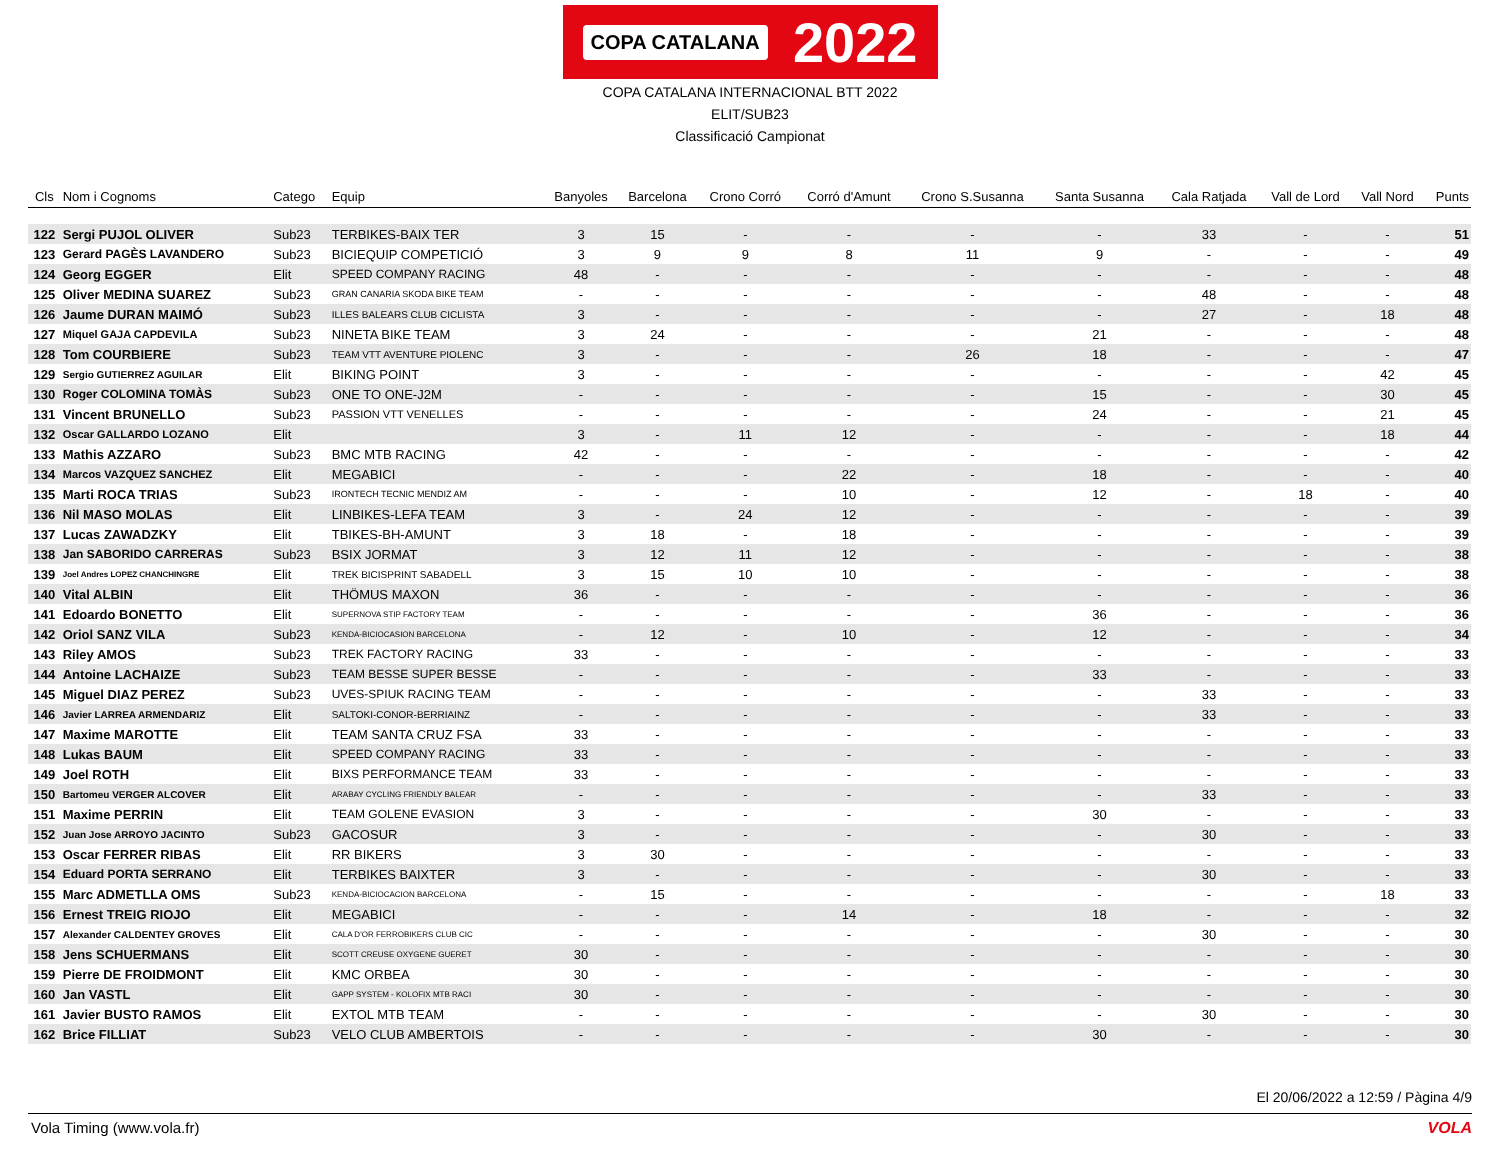COPA CATALANA 2022
COPA CATALANA INTERNACIONAL BTT 2022
ELIT/SUB23
Classificació Campionat
| Cls | Nom i Cognoms | Catego | Equip | Banyoles | Barcelona | Crono Corró | Corró d'Amunt | Crono S.Susanna | Santa Susanna | Cala Ratjada | Vall de Lord | Vall Nord | Punts |
| --- | --- | --- | --- | --- | --- | --- | --- | --- | --- | --- | --- | --- | --- |
| 122 | Sergi PUJOL OLIVER | Sub23 | TERBIKES-BAIX TER | 3 | 15 | - | - | - | - | 33 | - | - | 51 |
| 123 | Gerard PAGÈS LAVANDERO | Sub23 | BICIEQUIP COMPETICIÓ | 3 | 9 | 9 | 8 | 11 | 9 | - | - | - | 49 |
| 124 | Georg EGGER | Elit | SPEED COMPANY RACING | 48 | - | - | - | - | - | - | - | - | 48 |
| 125 | Oliver MEDINA SUAREZ | Sub23 | GRAN CANARIA SKODA BIKE TEAM | - | - | - | - | - | - | 48 | - | - | 48 |
| 126 | Jaume DURAN MAIMÓ | Sub23 | ILLES BALEARS CLUB CICLISTA | 3 | - | - | - | - | - | 27 | - | 18 | 48 |
| 127 | Miquel GAJA CAPDEVILA | Sub23 | NINETA BIKE TEAM | 3 | 24 | - | - | - | 21 | - | - | - | 48 |
| 128 | Tom COURBIERE | Sub23 | TEAM VTT AVENTURE PIOLENC | 3 | - | - | - | 26 | 18 | - | - | - | 47 |
| 129 | Sergio GUTIERREZ AGUILAR | Elit | BIKING POINT | 3 | - | - | - | - | - | - | - | 42 | 45 |
| 130 | Roger COLOMINA TOMÀS | Sub23 | ONE TO ONE-J2M | - | - | - | - | - | 15 | - | - | 30 | 45 |
| 131 | Vincent BRUNELLO | Sub23 | PASSION VTT VENELLES | - | - | - | - | - | 24 | - | - | 21 | 45 |
| 132 | Oscar GALLARDO LOZANO | Elit | | 3 | - | 11 | 12 | - | - | - | - | 18 | 44 |
| 133 | Mathis AZZARO | Sub23 | BMC MTB RACING | 42 | - | - | - | - | - | - | - | - | 42 |
| 134 | Marcos VAZQUEZ SANCHEZ | Elit | MEGABICI | - | - | - | 22 | - | 18 | - | - | - | 40 |
| 135 | Marti ROCA TRIAS | Sub23 | IRONTECH TECNIC MENDIZ AM | - | - | - | 10 | - | 12 | - | 18 | - | 40 |
| 136 | Nil MASO MOLAS | Elit | LINBIKES-LEFA TEAM | 3 | - | 24 | 12 | - | - | - | - | - | 39 |
| 137 | Lucas ZAWADZKY | Elit | TBIKES-BH-AMUNT | 3 | 18 | - | 18 | - | - | - | - | - | 39 |
| 138 | Jan SABORIDO CARRERAS | Sub23 | BSIX JORMAT | 3 | 12 | 11 | 12 | - | - | - | - | - | 38 |
| 139 | Joel Andres LOPEZ CHANCHINGRE | Elit | TREK BICISPRINT SABADELL | 3 | 15 | 10 | 10 | - | - | - | - | - | 38 |
| 140 | Vital ALBIN | Elit | THÖMUS MAXON | 36 | - | - | - | - | - | - | - | - | 36 |
| 141 | Edoardo BONETTO | Elit | SUPERNOVA STIP FACTORY TEAM | - | - | - | - | - | 36 | - | - | - | 36 |
| 142 | Oriol SANZ VILA | Sub23 | KENDA-BICIOCASION BARCELONA | - | 12 | - | 10 | - | 12 | - | - | - | 34 |
| 143 | Riley AMOS | Sub23 | TREK FACTORY RACING | 33 | - | - | - | - | - | - | - | - | 33 |
| 144 | Antoine LACHAIZE | Sub23 | TEAM BESSE SUPER BESSE | - | - | - | - | - | 33 | - | - | - | 33 |
| 145 | Miguel DIAZ PEREZ | Sub23 | UVES-SPIUK RACING TEAM | - | - | - | - | - | - | 33 | - | - | 33 |
| 146 | Javier LARREA ARMENDARIZ | Elit | SALTOKI-CONOR-BERRIAINZ | - | - | - | - | - | - | 33 | - | - | 33 |
| 147 | Maxime MAROTTE | Elit | TEAM SANTA CRUZ FSA | 33 | - | - | - | - | - | - | - | - | 33 |
| 148 | Lukas BAUM | Elit | SPEED COMPANY RACING | 33 | - | - | - | - | - | - | - | - | 33 |
| 149 | Joel ROTH | Elit | BIXS PERFORMANCE TEAM | 33 | - | - | - | - | - | - | - | - | 33 |
| 150 | Bartomeu VERGER ALCOVER | Elit | ARABAY CYCLING FRIENDLY BALEAR | - | - | - | - | - | - | 33 | - | - | 33 |
| 151 | Maxime PERRIN | Elit | TEAM GOLENE EVASION | 3 | - | - | - | - | 30 | - | - | - | 33 |
| 152 | Juan Jose ARROYO JACINTO | Sub23 | GACOSUR | 3 | - | - | - | - | - | 30 | - | - | 33 |
| 153 | Oscar FERRER RIBAS | Elit | RR BIKERS | 3 | 30 | - | - | - | - | - | - | - | 33 |
| 154 | Eduard PORTA SERRANO | Elit | TERBIKES BAIXTER | 3 | - | - | - | - | - | 30 | - | - | 33 |
| 155 | Marc ADMETLLA OMS | Sub23 | KENDA-BICIOCACION BARCELONA | - | 15 | - | - | - | - | - | - | 18 | 33 |
| 156 | Ernest TREIG RIOJO | Elit | MEGABICI | - | - | - | 14 | - | 18 | - | - | - | 32 |
| 157 | Alexander CALDENTEY GROVES | Elit | CALA D'OR FERROBIKERS CLUB CIC | - | - | - | - | - | - | 30 | - | - | 30 |
| 158 | Jens SCHUERMANS | Elit | SCOTT CREUSE OXYGENE GUERET | 30 | - | - | - | - | - | - | - | - | 30 |
| 159 | Pierre DE FROIDMONT | Elit | KMC ORBEA | 30 | - | - | - | - | - | - | - | - | 30 |
| 160 | Jan VASTL | Elit | GAPP SYSTEM - KOLOFIX MTB RACI | 30 | - | - | - | - | - | - | - | - | 30 |
| 161 | Javier BUSTO RAMOS | Elit | EXTOL MTB TEAM | - | - | - | - | - | - | 30 | - | - | 30 |
| 162 | Brice FILLIAT | Sub23 | VELO CLUB AMBERTOIS | - | - | - | - | - | 30 | - | - | - | 30 |
El 20/06/2022 a 12:59 / Pàgina 4/9
Vola Timing (www.vola.fr) VOLA